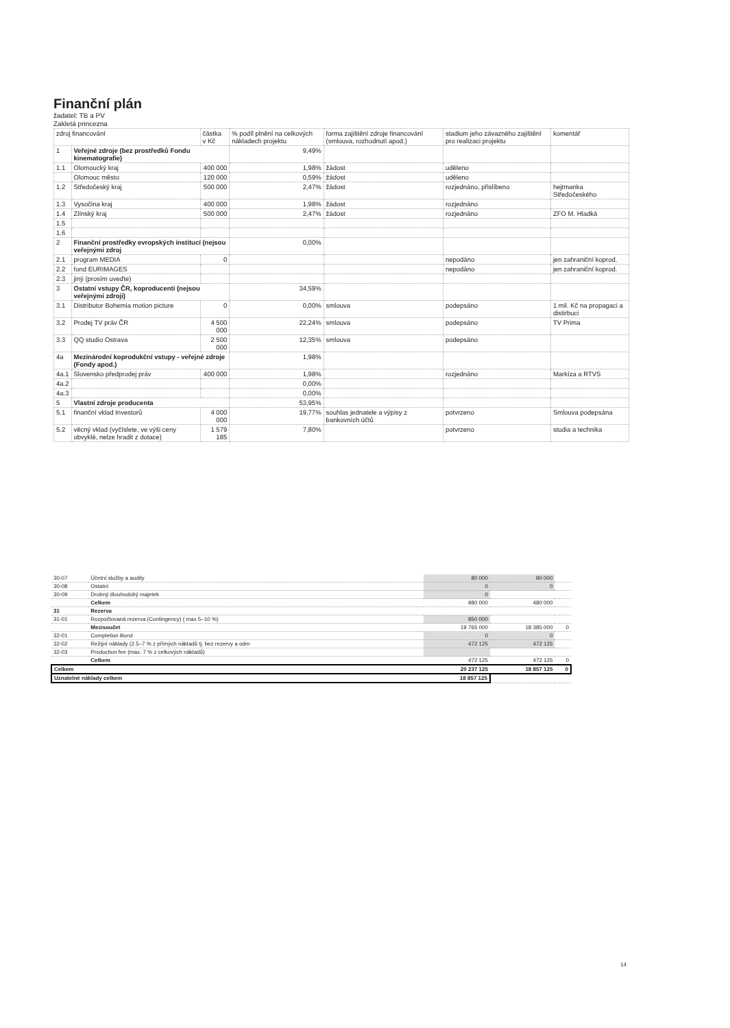Finanční plán
žadatel: TB a PV
Zakletá princezna
| zdroj financování | | částka v Kč | % podíl plnění na celkových nákladech projektu | forma zajištění zdroje financování (smlouva, rozhodnutí apod.) | stadium jeho závazného zajištění pro realizaci projektu | komentář |
| --- | --- | --- | --- | --- | --- | --- |
| 1 | Veřejné zdroje (bez prostředků Fondu kinematografie) | | 9,49% | | | |
| 1.1 | Olomoucký kraj | 400 000 | 1,98% | žádost | uděleno | |
| | Olomouc město | 120 000 | 0,59% | žádost | uděleno | |
| 1.2 | Středočeský kraj | 500 000 | 2,47% | žádost | rozjednáno, přislíbeno | hejtmanka Středočeského |
| 1.3 | Vysočina kraj | 400 000 | 1,98% | žádost | rozjednáno | |
| 1.4 | Zlínský kraj | 500 000 | 2,47% | žádost | rozjednáno | ZFO M. Hladká |
| 1.5 | | | | | | |
| 1.6 | | | | | | |
| 2 | Finanční prostředky evropských institucí (nejsou veřejnými zdroj | | 0,00% | | | |
| 2.1 | program MEDIA | 0 | | | nepodáno | jen zahraniční koprod. |
| 2.2 | fond EURIMAGES | | | | nepodáno | jen zahraniční koprod. |
| 2.3 | jiný (prosím uveďte) | | | | | |
| 3 | Ostatní vstupy ČR, koproducenti (nejsou veřejnými zdroji) | | 34,59% | | | |
| 3.1 | Distributor Bohemia motion picture | 0 | 0,00% | smlouva | podepsáno | 1 mil. Kč na propagaci a distirbuci |
| 3.2 | Prodej TV práv ČR | 4 500 000 | 22,24% | smlouva | podepsáno | TV Prima |
| 3.3 | QQ studio Ostrava | 2 500 000 | 12,35% | smlouva | podepsáno | |
| 4a | Mezinárodní koprodukční vstupy - veřejné zdroje (Fondy apod.) | | 1,98% | | | |
| 4a.1 | Slovensko předprodej práv | 400 000 | 1,98% | | rozjednáno | Markíza a RTVS |
| 4a.2 | | | 0,00% | | | |
| 4a.3 | | | 0,00% | | | |
| 5 | Vlastní zdroje producenta | | 53,95% | | | |
| 5.1 | finanční vklad Investorů | 4 000 000 | 19,77% | souhlas jednatele a výpisy z bankovních účtů | potvrzeno | Smlouva podepsána |
| 5.2 | věcný vklad (vyčíslete, ve výši ceny obvyklé, nelze hradit z dotace) | 1 579 185 | 7,80% | | potvrzeno | studia a technika |
| 30-07 | Účetní služby a audity | 80 000 | 80 000 | |
| 30-08 | Ostatní | 0 | 0 | |
| 30-09 | Drobný dlouhodobý majetek | 0 | | |
| | Celkem | 980 000 | 480 000 | |
| 31 | Rezerva | | | |
| 31-01 | Rozpočtovaná rezerva (Contingency) ( max 5–10 %) | 850 000 | | |
| | Mezisoučet | 19 765 000 | 18 385 000 | 0 |
| 32-01 | Completion Bond | 0 | 0 | |
| 32-02 | Režijní náklady (2.5–7 % z přímých nákladů tj. bez rezervy a odm | 472 125 | 472 125 | |
| 32-03 | Production fee (max. 7 % z celkových nákladů) | | | |
| | Celkem | 472 125 | 472 125 | 0 |
| Celkem | | 20 237 125 | 18 857 125 | 0 |
| Uznatelné náklady celkem | | 18 857 125 | | |
14